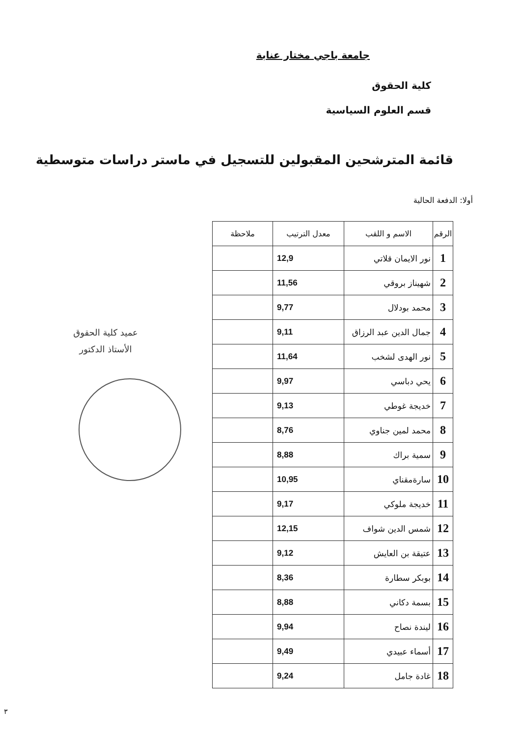جامعة باجي مختار عنابة
كلية الحقوق
قسم العلوم السياسية
قائمة المترشحين المقبولين للتسجيل في ماستر دراسات متوسطية
أولا: الدفعة الحالية
| الرقم | الاسم و اللقب | معدل الترتيب | ملاحظة |
| --- | --- | --- | --- |
| 1 | نور الايمان قلاتي | 12,9 | |
| 2 | شهيناز بروقي | 11,56 | |
| 3 | محمد بودلال | 9,77 | |
| 4 | جمال الدين عبد الرزاق | 9,11 | |
| 5 | نور الهدى لشخب | 11,64 | |
| 6 | يحي دباسي | 9,97 | |
| 7 | خديجة غوطي | 9,13 | |
| 8 | محمد لمين جناوي | 8,76 | |
| 9 | سمية براك | 8,88 | |
| 10 | سارةمقناي | 10,95 | |
| 11 | خديجة ملوكي | 9,17 | |
| 12 | شمس الدين شواف | 12,15 | |
| 13 | عتيقة بن العايش | 9,12 | |
| 14 | بوبكر سطارة | 8,36 | |
| 15 | بسمة دكاني | 8,88 | |
| 16 | ليندة نصاح | 9,94 | |
| 17 | أسماء عبيدي | 9,49 | |
| 18 | غادة جامل | 9,24 | |
عميد كلية الحقوق
الأستاذ الدكتور
٣